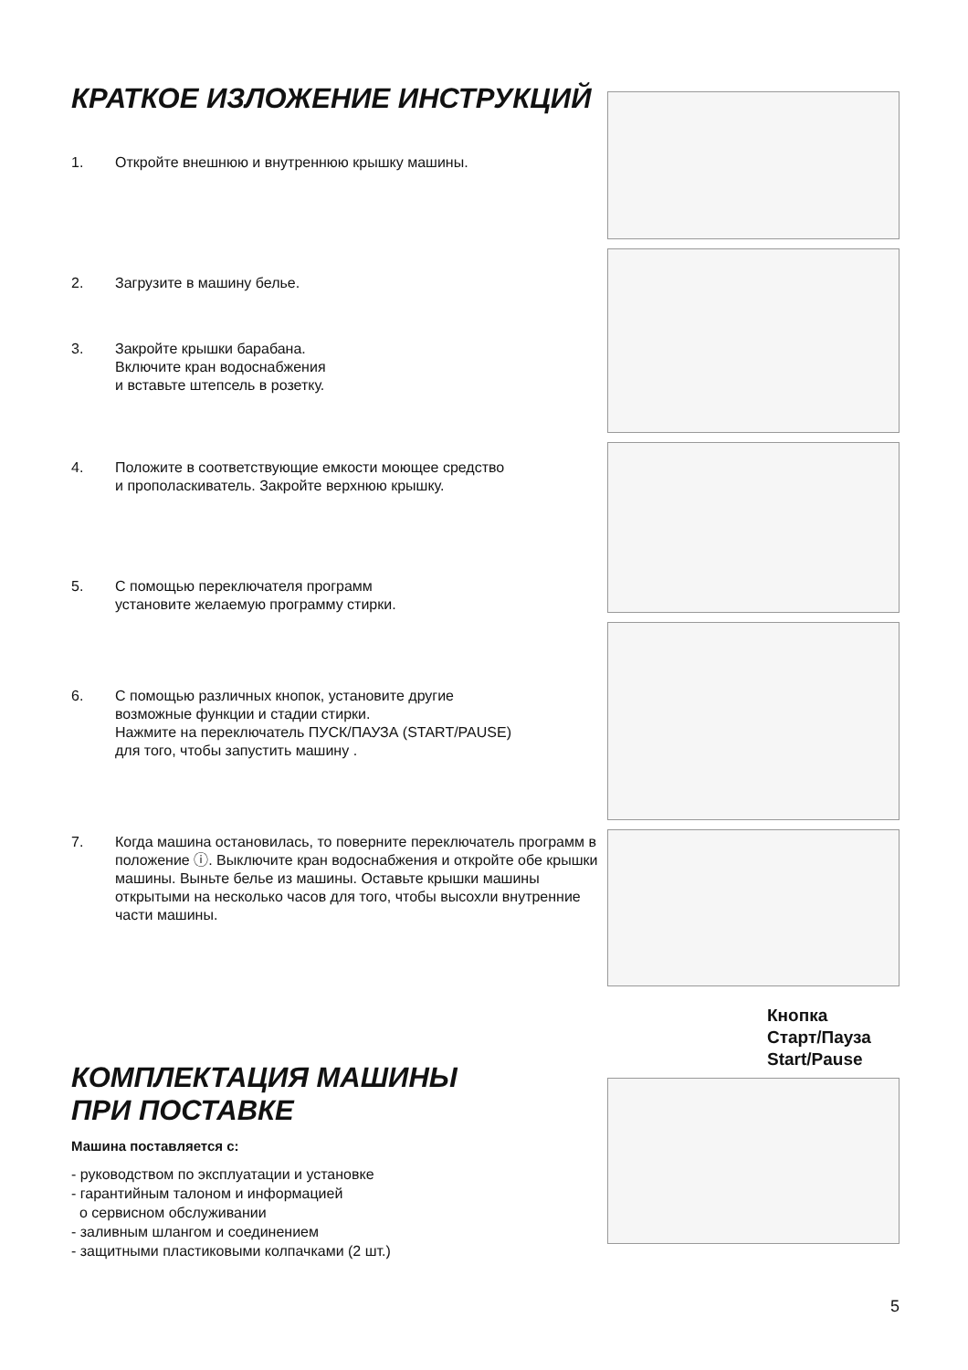КРАТКОЕ ИЗЛОЖЕНИЕ ИНСТРУКЦИЙ
1. Откройте внешнюю и внутреннюю крышку машины.
2. Загрузите в машину белье.
3. Закройте крышки барабана.
Включите кран водоснабжения
и вставьте штепсель в розетку.
4. Положите в соответствующие емкости моющее средство
и прополаскиватель. Закройте верхнюю крышку.
5. С помощью переключателя программ
установите желаемую программу стирки.
6. С помощью различных кнопок, установите другие
возможные функции и стадии стирки.
Нажмите на переключатель ПУСК/ПАУЗА (START/PAUSE)
для того, чтобы запустить машину .
7. Когда машина остановилась, то поверните переключатель программ в положение ⓘ. Выключите кран водоснабжения и откройте обе крышки машины. Выньте белье из машины. Оставьте крышки машины открытыми на несколько часов для того, чтобы высохли внутренние части машины.
КОМПЛЕКТАЦИЯ МАШИНЫ
ПРИ ПОСТАВКЕ
Машина поставляется с:
- руководством по эксплуатации и установке
- гарантийным талоном и информацией
о сервисном обслуживании
- заливным шлангом и соединением
- защитными пластиковыми колпачками (2 шт.)
Кнопка
Старт/Пауза
Start/Pause
5